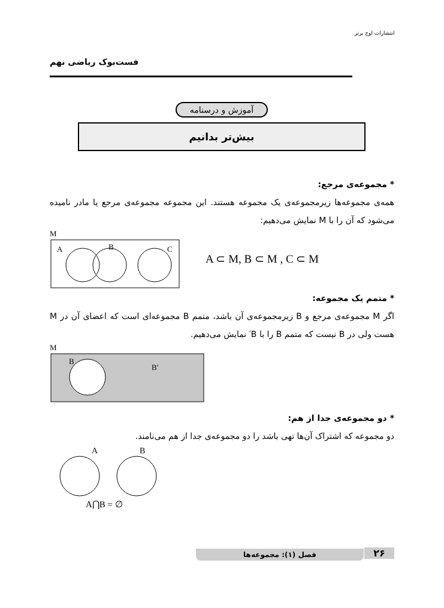انتشارات اوج برتر
فست‌بوک ریاضی نهم
آموزش و درسنامه
بیش‌تر بدانیم
* مجموعه‌ی مرجع:
همه‌ی مجموعه‌ها زیرمجموعه‌ی یک مجموعه هستند. این مجموعه مجموعه‌ی مرجع یا مادر نامیده می‌شود که آن را با M نمایش می‌دهیم:
M
A
B
C
A ⊂ M, B ⊂ M , C ⊂ M
* متمم یک مجموعه:
اگر M مجموعه‌ی مرجع و B زیرمجموعه‌ی آن باشد، متمم B مجموعه‌ای است که اعضای آن در M هست ولی در B نیست که متمم B را با B′ نمایش می‌دهیم.
M
B
B′
* دو مجموعه‌ی جدا از هم:
دو مجموعه که اشتراک آن‌ها تهی باشد را دو مجموعه‌ی جدا از هم می‌نامند.
A
B
A⋂B = ∅
فصل (۱): مجموعه‌ها ۲۶